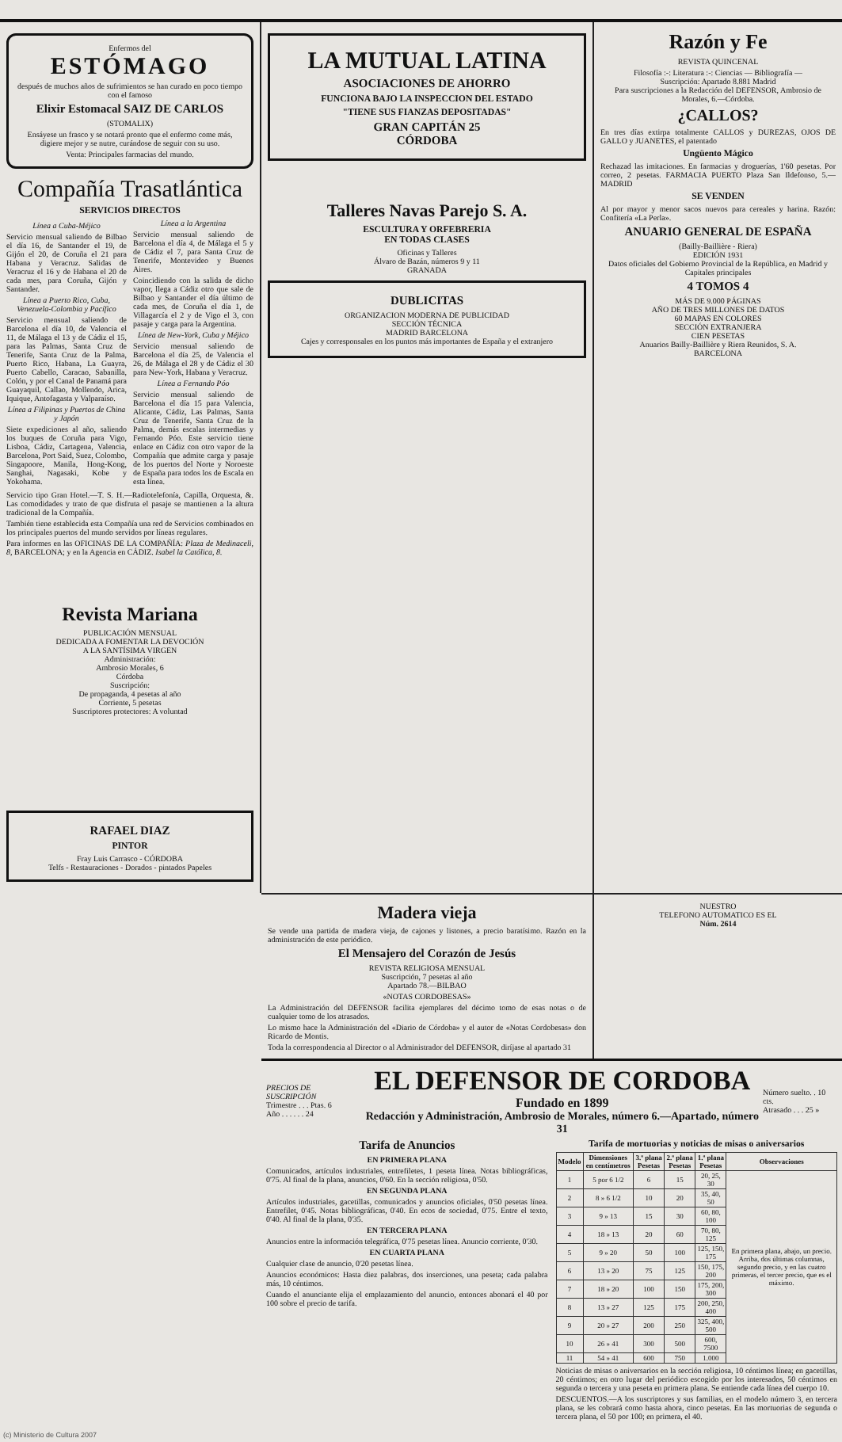Enfermos del
ESTÓMAGO
después de muchos años de sufrimientos se han curado en poco tiempo con el famoso
Elixir Estomacal SAIZ DE CARLOS
(STOMALIX)
Ensáyese un frasco y se notará pronto que el enfermo come más, digiere mejor y se nutre, curándose de seguir con su uso.
Venta: Principales farmacias del mundo.
Compañía Trasatlántica
SERVICIOS DIRECTOS
Línea a Cuba-Méjico
Servicio mensual saliendo de Bilbao el día 16, de Santander el 19, de Gijón el 20, de Coruña el 21 para Habana y Veracruz. Salidas de Veracruz el 16 y de Habana el 20 de cada mes, para Coruña, Gijón y Santander.
Línea a Puerto Rico, Cuba, Venezuela-Colombia y Pacífico
Servicio mensual saliendo de Barcelona el día 10, de Valencia el 11, de Málaga el 13 y de Cádiz el 15, para las Palmas, Santa Cruz de Tenerife, Santa Cruz de la Palma, Puerto Rico, Habana, La Guayra, Puerto Cabello, Caracao, Sabanilla, Colón, y por el Canal de Panamá para Guayaquil, Callao, Mollendo, Arica, Iquique, Antofagasta y Valparaíso.
Línea a Filipinas y Puertos de China y Japón
Siete expediciones al año, saliendo los buques de Coruña para Vigo, Lisboa, Cádiz, Cartagena, Valencia, Barcelona, Port Said, Suez, Colombo, Singapoore, Manila, Hong-Kong, Sanghai, Nagasaki, Kobe y Yokohama.
Línea a la Argentina
Servicio mensual saliendo de Barcelona el día 4, de Málaga el 5 y de Cádiz el 7, para Santa Cruz de Tenerife, Montevideo y Buenos Aires.
Coincidiendo con la salida de dicho vapor, llega a Cádiz otro que sale de Bilbao y Santander el día último de cada mes, de Coruña el día 1, de Villagarcía el 2 y de Vigo el 3, con pasaje y carga para la Argentina.
Línea de New-York, Cuba y Méjico
Servicio mensual saliendo de Barcelona el día 25, de Valencia el 26, de Málaga el 28 y de Cádiz el 30 para New-York, Habana y Veracruz.
Línea a Fernando Póo
Servicio mensual saliendo de Barcelona el día 15 para Valencia, Alicante, Cádiz, Las Palmas, Santa Cruz de Tenerife, Santa Cruz de la Palma, demás escalas intermedias y Fernando Póo. Este servicio tiene enlace en Cádiz con otro vapor de la Compañía que admite carga y pasaje de los puertos del Norte y Noroeste de España para todos los de Escala en esta línea.
Servicio tipo Gran Hotel.—T. S. H.—Radiotelefonía, Capilla, Orquesta, &. Las comodidades y trato de que disfruta el pasaje se mantienen a la altura tradicional de la Compañía.
También tiene establecida esta Compañía una red de Servicios combinados en los principales puertos del mundo servidos por líneas regulares.
Para informes en las OFICINAS DE LA COMPAÑÍA: Plaza de Medinaceli, 8, BARCELONA; y en la Agencia en CÁDIZ. Isabel la Católica, 8.
Revista Mariana
PUBLICACIÓN MENSUAL
DEDICADA A FOMENTAR LA DEVOCIÓN
A LA SANTÍSIMA VIRGEN
Administración:
Ambrosio Morales, 6
Córdoba
Suscripción:
De propaganda, 4 pesetas al año
Corriente, 5 pesetas
Suscriptores protectores: A voluntad
RAFAEL DIAZ
PINTOR
Fray Luis Carrasco - CÓRDOBA
Telfs - Restauraciones - Dorados - pintados Papeles
LA MUTUAL LATINA
ASOCIACIONES DE AHORRO
FUNCIONA BAJO LA INSPECCION DEL ESTADO
"TIENE SUS FIANZAS DEPOSITADAS"
GRAN CAPITÁN 25
CÓRDOBA
Talleres Navas Parejo S. A.
ESCULTURA Y ORFEBRERIA
EN TODAS CLASES
Oficinas y Talleres
Álvaro de Bazán, números 9 y 11
GRANADA
DUBLICITAS
ORGANIZACION MODERNA DE PUBLICIDAD
SECCIÓN TÉCNICA
MADRID BARCELONA
Cajes y corresponsales en los puntos más importantes de España y el extranjero
Razón y Fe
REVISTA QUINCENAL
Filosofía :-: Literatura :-: Ciencias — Bibliografía —
Suscripción: Apartado 8.881 Madrid
Para suscripciones a la Redacción del DEFENSOR, Ambrosio de Morales, 6.—Córdoba.
¿CALLOS?
En tres días extirpa totalmente CALLOS y DUREZAS, OJOS DE GALLO y JUANETES, el patentado
Ungüento Mágico
Rechazad las imitaciones. En farmacias y droguerías, 1'60 pesetas. Por correo, 2 pesetas. FARMACIA PUERTO Plaza San Ildefonso, 5.—MADRID
SE VENDEN
Al por mayor y menor sacos nuevos para cereales y harina. Razón: Confitería «La Perla».
ANUARIO GENERAL DE ESPAÑA
(Bailly-Baillière - Riera)
EDICIÓN 1931
Datos oficiales del Gobierno Provincial de la República, en Madrid y Capitales principales
4 TOMOS 4
MÁS DE 9.000 PÁGINAS
AÑO DE TRES MILLONES DE DATOS
60 MAPAS EN COLORES
SECCIÓN EXTRANJERA
CIEN PESETAS
Anuarios Bailly-Baillière y Riera Reunidos, S. A.
BARCELONA
Madera vieja
Se vende una partida de madera vieja, de cajones y listones, a precio baratísimo. Razón en la administración de este periódico.
El Mensajero del Corazón de Jesús
REVISTA RELIGIOSA MENSUAL
Suscripción, 7 pesetas al año
Apartado 78.—BILBAO
«NOTAS CORDOBESAS»
La Administración del DEFENSOR facilita ejemplares del décimo tomo de esas notas o de cualquier tomo de los atrasados.
Lo mismo hace la Administración del «Diario de Córdoba» y el autor de «Notas Cordobesas» don Ricardo de Montis.
Toda la correspondencia al Director o al Administrador del DEFENSOR, diríjase al apartado 31
NUESTRO
TELEFONO AUTOMATICO ES EL
Núm. 2614
PRECIOS DE SUSCRIPCIÓN
Trimestre . . . Ptas. 6
Año . . . . . . 24
EL DEFENSOR DE CORDOBA
Fundado en 1899
Redacción y Administración, Ambrosio de Morales, número 6.—Apartado, número 31
Número suelto. . 10 cts.
Atrasado . . . 25 »
Tarifa de Anuncios
EN PRIMERA PLANA
Comunicados, artículos industriales, entrefiletes, 1 peseta línea. Notas bibliográficas, 0'75. Al final de la plana, anuncios, 0'60. En la sección religiosa, 0'50.
EN SEGUNDA PLANA
Artículos industriales, gacetillas, comunicados y anuncios oficiales, 0'50 pesetas línea. Entrefilet, 0'45. Notas bibliográficas, 0'40. En ecos de sociedad, 0'75. Entre el texto, 0'40. Al final de la plana, 0'35.
EN TERCERA PLANA
Anuncios entre la información telegráfica, 0'75 pesetas línea. Anuncio corriente, 0'30.
EN CUARTA PLANA
Cualquier clase de anuncio, 0'20 pesetas línea.
Anuncios económicos: Hasta diez palabras, dos inserciones, una peseta; cada palabra más, 10 céntimos.
Cuando el anunciante elija el emplazamiento del anuncio, entonces abonará el 40 por 100 sobre el precio de tarifa.
Tarifa de mortuorias y noticias de misas o aniversarios
| Modelo | Dimensiones en centímetros | 3.ª plana Pesetas | 2.ª plana Pesetas | 1.ª plana Pesetas | Observaciones |
| --- | --- | --- | --- | --- | --- |
| 1 | 5 por 6 1/2 | 6 | 15 | 20, 25, 30 | En primera plana, abajo, un precio. Arriba, dos últimas columnas, segundo precio, y en las cuatro primeras, el tercer precio, que es el máximo. |
| 2 | 8 » 6 1/2 | 10 | 20 | 35, 40, 50 | |
| 3 | 9 » 13 | 15 | 30 | 60, 80, 100 | |
| 4 | 18 » 13 | 20 | 60 | 70, 80, 125 | |
| 5 | 9 » 20 | 50 | 100 | 125, 150, 175 | |
| 6 | 13 » 20 | 75 | 125 | 150, 175, 200 | |
| 7 | 18 » 20 | 100 | 150 | 175, 200, 300 | |
| 8 | 13 » 27 | 125 | 175 | 200, 250, 400 | |
| 9 | 20 » 27 | 200 | 250 | 325, 400, 500 | |
| 10 | 26 » 41 | 300 | 500 | 600, 7500 | |
| 11 | 54 » 41 | 600 | 750 | 1.000 | |
Noticias de misas o aniversarios en la sección religiosa, 10 céntimos línea; en gacetillas, 20 céntimos; en otro lugar del periódico escogido por los interesados, 50 céntimos en segunda o tercera y una peseta en primera plana. Se entiende cada línea del cuerpo 10.
DESCUENTOS.—A los suscriptores y sus familias, en el modelo número 3, en tercera plana, se les cobrará como hasta ahora, cinco pesetas. En las mortuorias de segunda o tercera plana, el 50 por 100; en primera, el 40.
(c) Ministerio de Cultura 2007